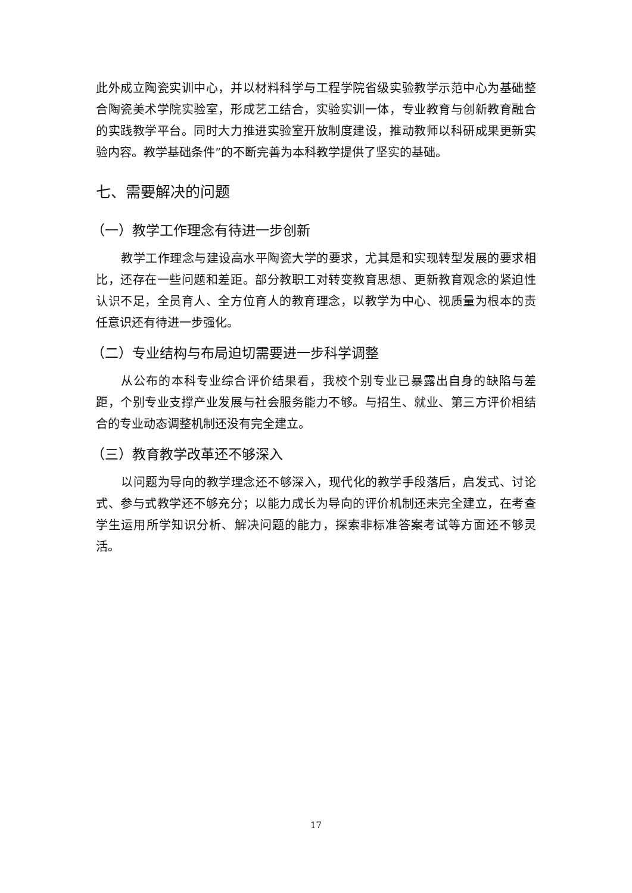此外成立陶瓷实训中心，并以材料科学与工程学院省级实验教学示范中心为基础整合陶瓷美术学院实验室，形成艺工结合，实验实训一体，专业教育与创新教育融合的实践教学平台。同时大力推进实验室开放制度建设，推动教师以科研成果更新实验内容。教学基础条件”的不断完善为本科教学提供了坚实的基础。
七、需要解决的问题
（一）教学工作理念有待进一步创新
教学工作理念与建设高水平陶瓷大学的要求，尤其是和实现转型发展的要求相比，还存在一些问题和差距。部分教职工对转变教育思想、更新教育观念的紧迫性认识不足，全员育人、全方位育人的教育理念，以教学为中心、视质量为根本的责任意识还有待进一步强化。
（二）专业结构与布局迫切需要进一步科学调整
从公布的本科专业综合评价结果看，我校个别专业已暴露出自身的缺陷与差距，个别专业支撑产业发展与社会服务能力不够。与招生、就业、第三方评价相结合的专业动态调整机制还没有完全建立。
（三）教育教学改革还不够深入
以问题为导向的教学理念还不够深入，现代化的教学手段落后，启发式、讨论式、参与式教学还不够充分；以能力成长为导向的评价机制还未完全建立，在考查学生运用所学知识分析、解决问题的能力，探索非标准答案考试等方面还不够灵活。
17